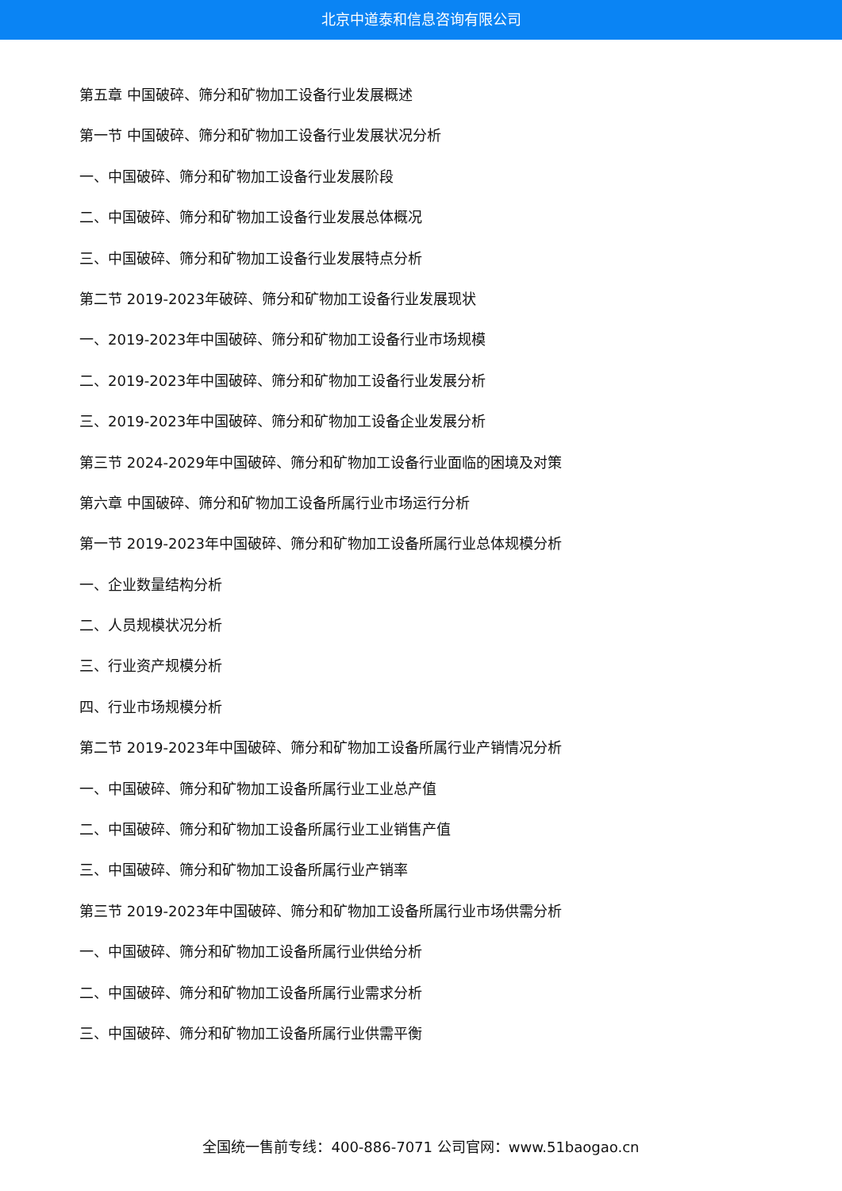北京中道泰和信息咨询有限公司
第五章 中国破碎、筛分和矿物加工设备行业发展概述
第一节 中国破碎、筛分和矿物加工设备行业发展状况分析
一、中国破碎、筛分和矿物加工设备行业发展阶段
二、中国破碎、筛分和矿物加工设备行业发展总体概况
三、中国破碎、筛分和矿物加工设备行业发展特点分析
第二节 2019-2023年破碎、筛分和矿物加工设备行业发展现状
一、2019-2023年中国破碎、筛分和矿物加工设备行业市场规模
二、2019-2023年中国破碎、筛分和矿物加工设备行业发展分析
三、2019-2023年中国破碎、筛分和矿物加工设备企业发展分析
第三节 2024-2029年中国破碎、筛分和矿物加工设备行业面临的困境及对策
第六章 中国破碎、筛分和矿物加工设备所属行业市场运行分析
第一节 2019-2023年中国破碎、筛分和矿物加工设备所属行业总体规模分析
一、企业数量结构分析
二、人员规模状况分析
三、行业资产规模分析
四、行业市场规模分析
第二节 2019-2023年中国破碎、筛分和矿物加工设备所属行业产销情况分析
一、中国破碎、筛分和矿物加工设备所属行业工业总产值
二、中国破碎、筛分和矿物加工设备所属行业工业销售产值
三、中国破碎、筛分和矿物加工设备所属行业产销率
第三节 2019-2023年中国破碎、筛分和矿物加工设备所属行业市场供需分析
一、中国破碎、筛分和矿物加工设备所属行业供给分析
二、中国破碎、筛分和矿物加工设备所属行业需求分析
三、中国破碎、筛分和矿物加工设备所属行业供需平衡
全国统一售前专线：400-886-7071 公司官网：www.51baogao.cn